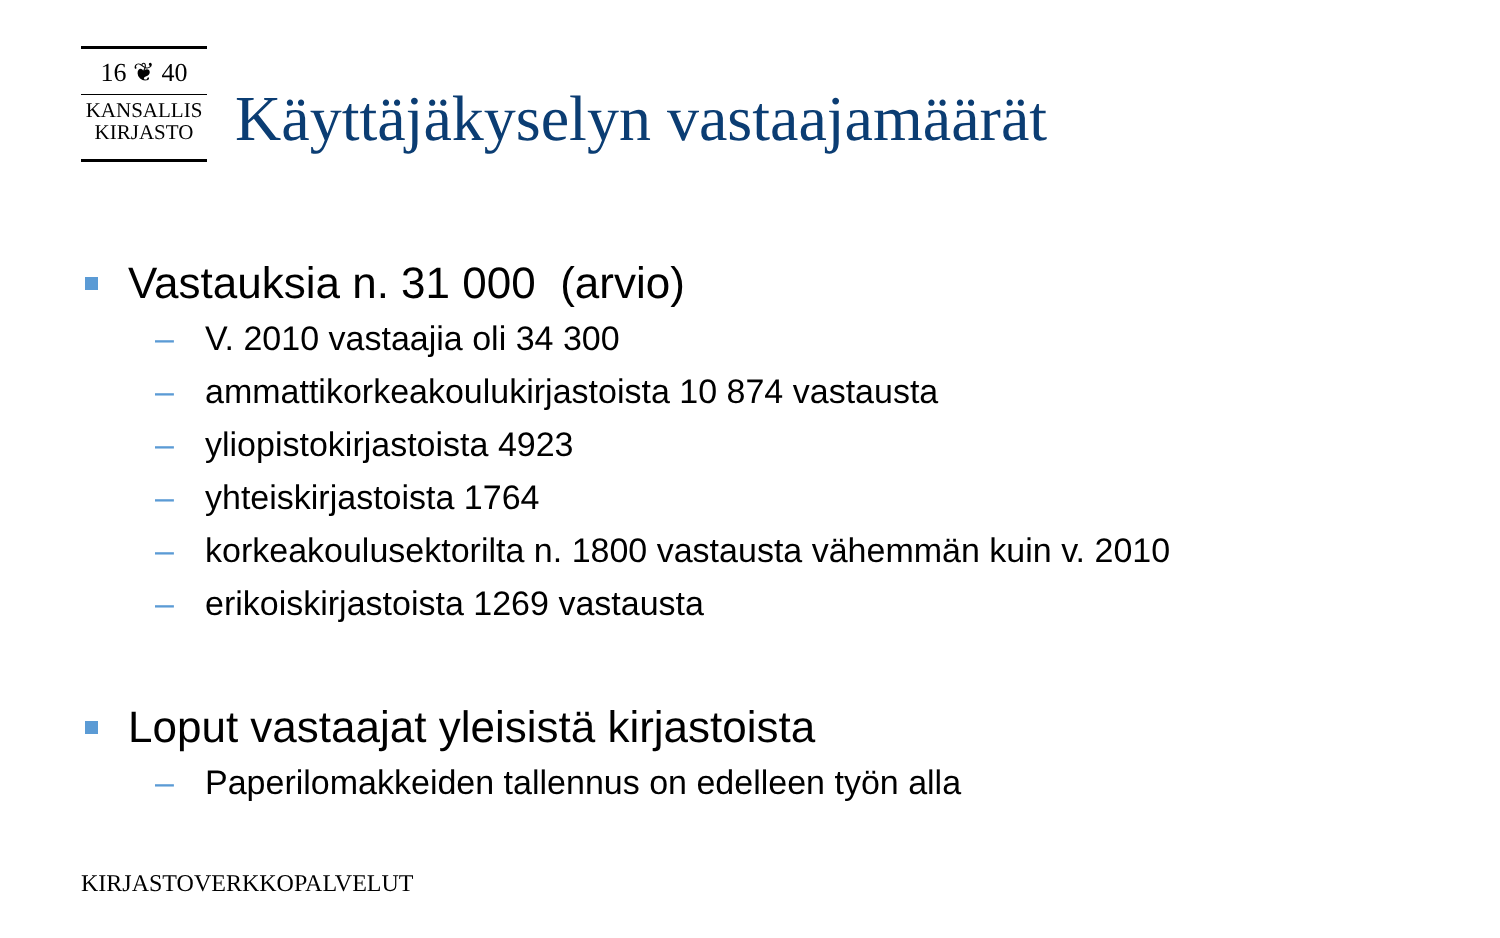16 ❦ 40
KANSALLIS
KIRJASTO
Käyttäjäkyselyn vastaajamäärät
Vastauksia n. 31 000 (arvio)
– V. 2010 vastaajia oli 34 300
– ammattikorkeakoulukirjastoista 10 874 vastausta
– yliopistokirjastoista 4923
– yhteiskirjastoista 1764
– korkeakoulusektorilta n. 1800 vastausta vähemmän kuin v. 2010
– erikoiskirjastoista 1269 vastausta
Loput vastaajat yleisistä kirjastoista
– Paperilomakkeiden tallennus on edelleen työn alla
KIRJASTOVERKKOPALVELUT